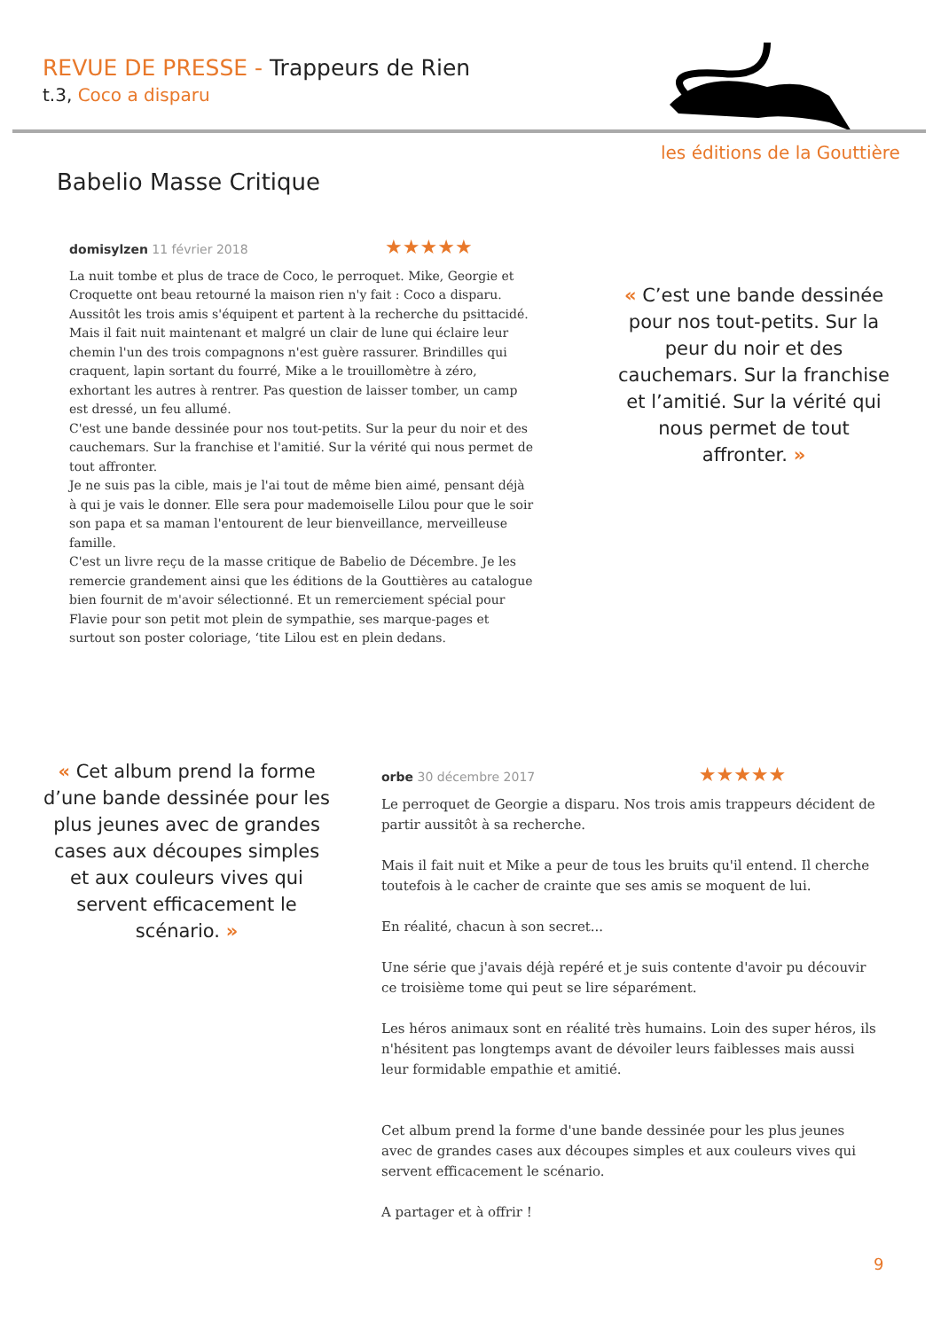REVUE DE PRESSE - Trappeurs de Rien
t.3, Coco a disparu
les éditions de la Gouttière
Babelio Masse Critique
domisylzen 11 février 2018 ★★★★★
La nuit tombe et plus de trace de Coco, le perroquet. Mike, Georgie et Croquette ont beau retourné la maison rien n'y fait : Coco a disparu. Aussitôt les trois amis s'équipent et partent à la recherche du psittacidé. Mais il fait nuit maintenant et malgré un clair de lune qui éclaire leur chemin l'un des trois compagnons n'est guère rassurer. Brindilles qui craquent, lapin sortant du fourré, Mike a le trouillomètre à zéro, exhortant les autres à rentrer. Pas question de laisser tomber, un camp est dressé, un feu allumé.
C'est une bande dessinée pour nos tout-petits. Sur la peur du noir et des cauchemars. Sur la franchise et l'amitié. Sur la vérité qui nous permet de tout affronter.
Je ne suis pas la cible, mais je l'ai tout de même bien aimé, pensant déjà à qui je vais le donner. Elle sera pour mademoiselle Lilou pour que le soir son papa et sa maman l'entourent de leur bienveillance, merveilleuse famille.
C'est un livre reçu de la masse critique de Babelio de Décembre. Je les remercie grandement ainsi que les éditions de la Gouttières au catalogue bien fournit de m'avoir sélectionné. Et un remerciement spécial pour Flavie pour son petit mot plein de sympathie, ses marque-pages et surtout son poster coloriage, ‘tite Lilou est en plein dedans.
« C’est une bande dessinée pour nos tout-petits. Sur la peur du noir et des cauchemars. Sur la franchise et l’amitié. Sur la vérité qui nous permet de tout affronter. »
« Cet album prend la forme d’une bande dessinée pour les plus jeunes avec de grandes cases aux découpes simples et aux couleurs vives qui servent efficacement le scénario. »
orbe 30 décembre 2017 ★★★★★
Le perroquet de Georgie a disparu. Nos trois amis trappeurs décident de partir aussitôt à sa recherche.
Mais il fait nuit et Mike a peur de tous les bruits qu'il entend. Il cherche toutefois à le cacher de crainte que ses amis se moquent de lui.
En réalité, chacun à son secret...
Une série que j'avais déjà repéré et je suis contente d'avoir pu découvir ce troisième tome qui peut se lire séparément.
Les héros animaux sont en réalité très humains. Loin des super héros, ils n'hésitent pas longtemps avant de dévoiler leurs faiblesses mais aussi leur formidable empathie et amitié.
Cet album prend la forme d'une bande dessinée pour les plus jeunes avec de grandes cases aux découpes simples et aux couleurs vives qui servent efficacement le scénario.
A partager et à offrir !
9